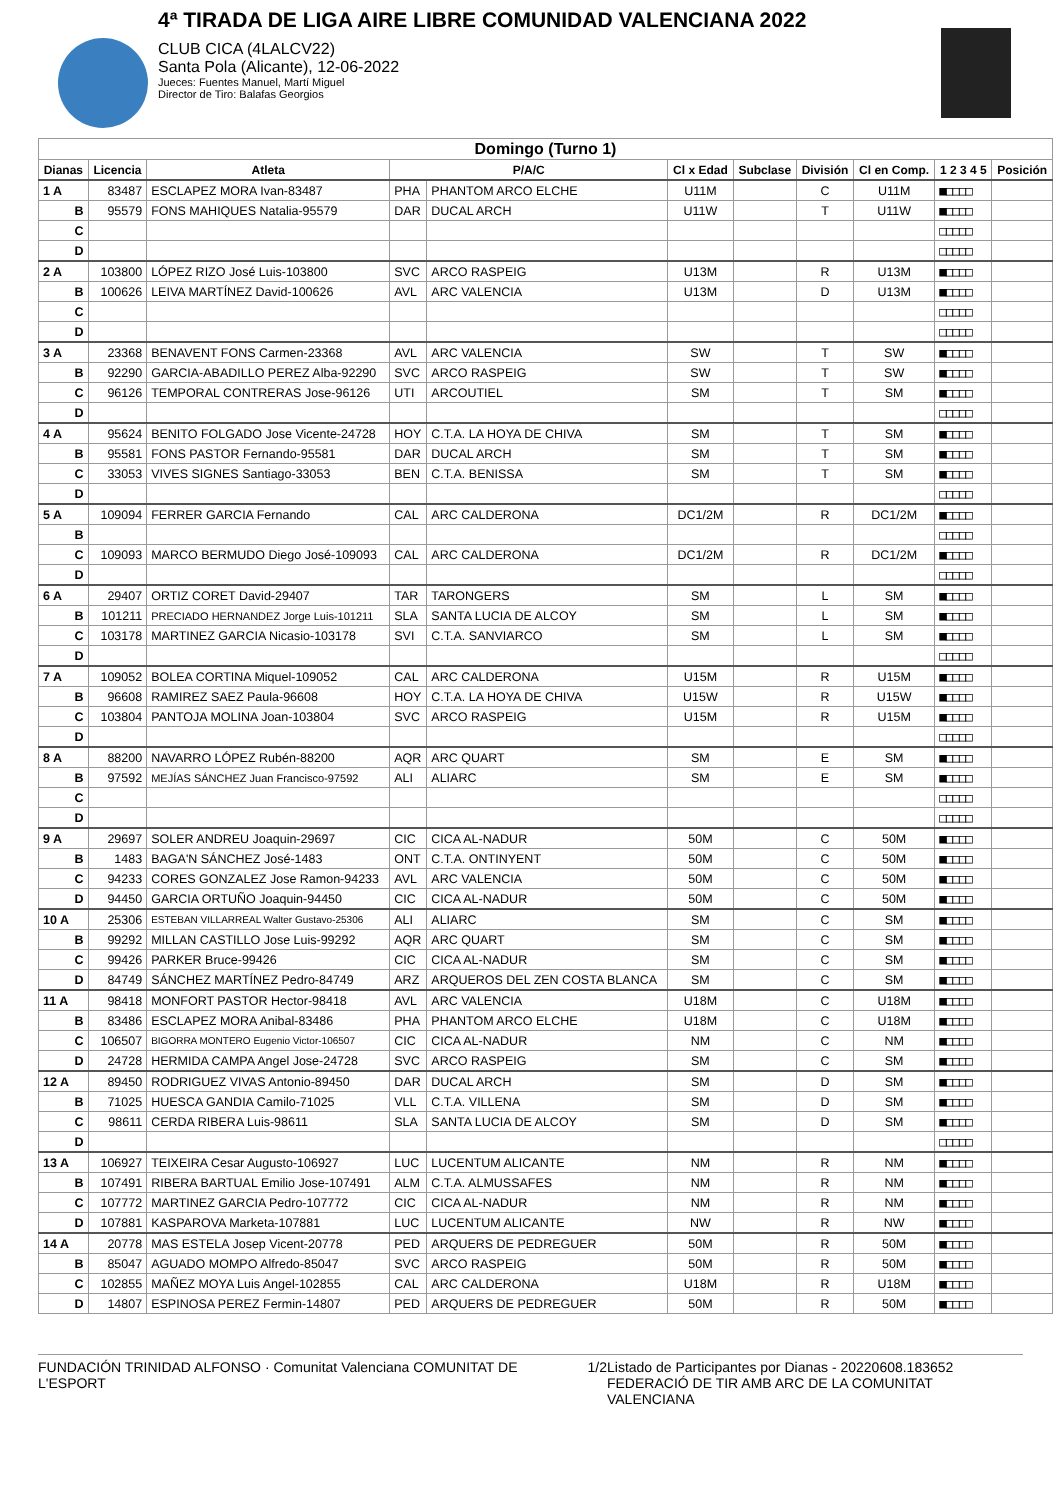4ª TIRADA DE LIGA AIRE LIBRE COMUNIDAD VALENCIANA 2022
CLUB CICA (4LALCV22)
Santa Pola (Alicante), 12-06-2022
Jueces: Fuentes Manuel, Martí Miguel
Director de Tiro: Balafas Georgios
| Domingo (Turno 1) | | | | | | | | | | |
| Dianas | Licencia | Atleta | P/A/C | | Cl x Edad | Subclase | División | Cl en Comp. | 1 2 3 4 5 | Posición |
| 1 A | 83487 | ESCLAPEZ MORA Ivan-83487 | PHA | PHANTOM ARCO ELCHE | U11M | | C | U11M | ■□□□□ | |
| B | 95579 | FONS MAHIQUES Natalia-95579 | DAR | DUCAL ARCH | U11W | | T | U11W | ■□□□□ | |
| C | | | | | | | | | □□□□□ | |
| D | | | | | | | | | □□□□□ | |
| 2 A | 103800 | LÓPEZ RIZO José Luis-103800 | SVC | ARCO RASPEIG | U13M | | R | U13M | ■□□□□ | |
| B | 100626 | LEIVA MARTÍNEZ David-100626 | AVL | ARC VALENCIA | U13M | | D | U13M | ■□□□□ | |
| C | | | | | | | | | □□□□□ | |
| D | | | | | | | | | □□□□□ | |
| 3 A | 23368 | BENAVENT FONS Carmen-23368 | AVL | ARC VALENCIA | SW | | T | SW | ■□□□□ | |
| B | 92290 | GARCIA-ABADILLO PEREZ Alba-92290 | SVC | ARCO RASPEIG | SW | | T | SW | ■□□□□ | |
| C | 96126 | TEMPORAL CONTRERAS Jose-96126 | UTI | ARCOUTIEL | SM | | T | SM | ■□□□□ | |
| D | | | | | | | | | □□□□□ | |
| 4 A | 95624 | BENITO FOLGADO Jose Vicente-24728 | HOY | C.T.A. LA HOYA DE CHIVA | SM | | T | SM | ■□□□□ | |
| B | 95581 | FONS PASTOR Fernando-95581 | DAR | DUCAL ARCH | SM | | T | SM | ■□□□□ | |
| C | 33053 | VIVES SIGNES Santiago-33053 | BEN | C.T.A. BENISSA | SM | | T | SM | ■□□□□ | |
| D | | | | | | | | | □□□□□ | |
| 5 A | 109094 | FERRER GARCIA Fernando | CAL | ARC CALDERONA | DC1/2M | | R | DC1/2M | ■□□□□ | |
| B | | | | | | | | | □□□□□ | |
| C | 109093 | MARCO BERMUDO Diego José-109093 | CAL | ARC CALDERONA | DC1/2M | | R | DC1/2M | ■□□□□ | |
| D | | | | | | | | | □□□□□ | |
| 6 A | 29407 | ORTIZ CORET David-29407 | TAR | TARONGERS | SM | | L | SM | ■□□□□ | |
| B | 101211 | PRECIADO HERNANDEZ Jorge Luis-101211 | SLA | SANTA LUCIA DE ALCOY | SM | | L | SM | ■□□□□ | |
| C | 103178 | MARTINEZ GARCIA Nicasio-103178 | SVI | C.T.A. SANVIARCO | SM | | L | SM | ■□□□□ | |
| D | | | | | | | | | □□□□□ | |
| 7 A | 109052 | BOLEA CORTINA Miquel-109052 | CAL | ARC CALDERONA | U15M | | R | U15M | ■□□□□ | |
| B | 96608 | RAMIREZ SAEZ Paula-96608 | HOY | C.T.A. LA HOYA DE CHIVA | U15W | | R | U15W | ■□□□□ | |
| C | 103804 | PANTOJA MOLINA Joan-103804 | SVC | ARCO RASPEIG | U15M | | R | U15M | ■□□□□ | |
| D | | | | | | | | | □□□□□ | |
| 8 A | 88200 | NAVARRO LÓPEZ Rubén-88200 | AQR | ARC QUART | SM | | E | SM | ■□□□□ | |
| B | 97592 | MEJÍAS SÁNCHEZ Juan Francisco-97592 | ALI | ALIARC | SM | | E | SM | ■□□□□ | |
| C | | | | | | | | | □□□□□ | |
| D | | | | | | | | | □□□□□ | |
| 9 A | 29697 | SOLER ANDREU Joaquin-29697 | CIC | CICA AL-NADUR | 50M | | C | 50M | ■□□□□ | |
| B | 1483 | BAGA'N SÁNCHEZ José-1483 | ONT | C.T.A. ONTINYENT | 50M | | C | 50M | ■□□□□ | |
| C | 94233 | CORES GONZALEZ Jose Ramon-94233 | AVL | ARC VALENCIA | 50M | | C | 50M | ■□□□□ | |
| D | 94450 | GARCIA ORTUÑO Joaquin-94450 | CIC | CICA AL-NADUR | 50M | | C | 50M | ■□□□□ | |
| 10 A | 25306 | ESTEBAN VILLARREAL Walter Gustavo-25306 | ALI | ALIARC | SM | | C | SM | ■□□□□ | |
| B | 99292 | MILLAN CASTILLO Jose Luis-99292 | AQR | ARC QUART | SM | | C | SM | ■□□□□ | |
| C | 99426 | PARKER Bruce-99426 | CIC | CICA AL-NADUR | SM | | C | SM | ■□□□□ | |
| D | 84749 | SÁNCHEZ MARTÍNEZ Pedro-84749 | ARZ | ARQUEROS DEL ZEN COSTA BLANCA | SM | | C | SM | ■□□□□ | |
| 11 A | 98418 | MONFORT PASTOR Hector-98418 | AVL | ARC VALENCIA | U18M | | C | U18M | ■□□□□ | |
| B | 83486 | ESCLAPEZ MORA Anibal-83486 | PHA | PHANTOM ARCO ELCHE | U18M | | C | U18M | ■□□□□ | |
| C | 106507 | BIGORRA MONTERO Eugenio Victor-106507 | CIC | CICA AL-NADUR | NM | | C | NM | ■□□□□ | |
| D | 24728 | HERMIDA CAMPA Angel Jose-24728 | SVC | ARCO RASPEIG | SM | | C | SM | ■□□□□ | |
| 12 A | 89450 | RODRIGUEZ VIVAS Antonio-89450 | DAR | DUCAL ARCH | SM | | D | SM | ■□□□□ | |
| B | 71025 | HUESCA GANDIA Camilo-71025 | VLL | C.T.A. VILLENA | SM | | D | SM | ■□□□□ | |
| C | 98611 | CERDA RIBERA Luis-98611 | SLA | SANTA LUCIA DE ALCOY | SM | | D | SM | ■□□□□ | |
| D | | | | | | | | | □□□□□ | |
| 13 A | 106927 | TEIXEIRA Cesar Augusto-106927 | LUC | LUCENTUM ALICANTE | NM | | R | NM | ■□□□□ | |
| B | 107491 | RIBERA BARTUAL Emilio Jose-107491 | ALM | C.T.A. ALMUSSAFES | NM | | R | NM | ■□□□□ | |
| C | 107772 | MARTINEZ GARCIA Pedro-107772 | CIC | CICA AL-NADUR | NM | | R | NM | ■□□□□ | |
| D | 107881 | KASPAROVA Marketa-107881 | LUC | LUCENTUM ALICANTE | NW | | R | NW | ■□□□□ | |
| 14 A | 20778 | MAS ESTELA Josep Vicent-20778 | PED | ARQUERS DE PEDREGUER | 50M | | R | 50M | ■□□□□ | |
| B | 85047 | AGUADO MOMPO Alfredo-85047 | SVC | ARCO RASPEIG | 50M | | R | 50M | ■□□□□ | |
| C | 102855 | MAÑEZ MOYA Luis Angel-102855 | CAL | ARC CALDERONA | U18M | | R | U18M | ■□□□□ | |
| D | 14807 | ESPINOSA PEREZ Fermin-14807 | PED | ARQUERS DE PEDREGUER | 50M | | R | 50M | ■□□□□ | |
FUNDACIÓN TRINIDAD ALFONSO · Comunitat Valenciana COMUNITAT DE L'ESPORT 1/2 Listado de Participantes por Dianas - 20220608.183652
FEDERACIÓ DE TIR AMB ARC DE LA COMUNITAT VALENCIANA